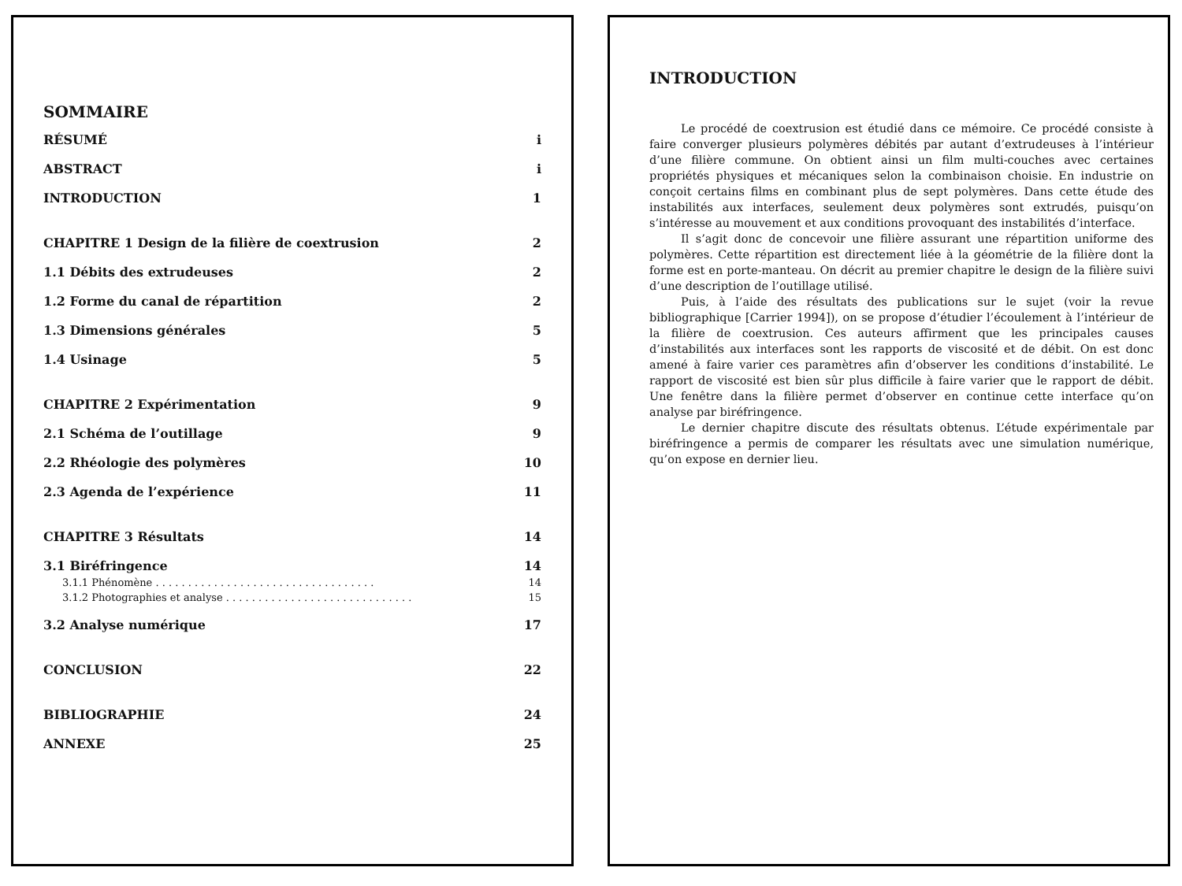SOMMAIRE
RÉSUMÉ i
ABSTRACT i
INTRODUCTION 1
CHAPITRE 1 Design de la filière de coextrusion 2
1.1 Débits des extrudeuses 2
1.2 Forme du canal de répartition 2
1.3 Dimensions générales 5
1.4 Usinage 5
CHAPITRE 2 Expérimentation 9
2.1 Schéma de l’outillage 9
2.2 Rhéologie des polymères 10
2.3 Agenda de l’expérience 11
CHAPITRE 3 Résultats 14
3.1 Biréfringence 14
3.1.1 Phénomène . . . . . . . . . . . . . . . . . . . . . . . . . . . . . . . . . . 14
3.1.2 Photographies et analyse . . . . . . . . . . . . . . . . . . . . . . . . . . . . . 15
3.2 Analyse numérique 17
CONCLUSION 22
BIBLIOGRAPHIE 24
ANNEXE 25
INTRODUCTION
Le procédé de coextrusion est étudié dans ce mémoire. Ce procédé consiste à faire converger plusieurs polymères débités par autant d’extrudeuses à l’intérieur d’une filière commune. On obtient ainsi un film multi-couches avec certaines propriétés physiques et mécaniques selon la combinaison choisie. En industrie on conçoit certains films en combinant plus de sept polymères. Dans cette étude des instabilités aux interfaces, seulement deux polymères sont extrudés, puisqu’on s’intéresse au mouvement et aux conditions provoquant des instabilités d’interface.
Il s’agit donc de concevoir une filière assurant une répartition uniforme des polymères. Cette répartition est directement liée à la géométrie de la filière dont la forme est en porte-manteau. On décrit au premier chapitre le design de la filière suivi d’une description de l’outillage utilisé.
Puis, à l’aide des résultats des publications sur le sujet (voir la revue bibliographique [Carrier 1994]), on se propose d’étudier l’écoulement à l’intérieur de la filière de coextrusion. Ces auteurs affirment que les principales causes d’instabilités aux interfaces sont les rapports de viscosité et de débit. On est donc amené à faire varier ces paramètres afin d’observer les conditions d’instabilité. Le rapport de viscosité est bien sûr plus difficile à faire varier que le rapport de débit. Une fenêtre dans la filière permet d’observer en continue cette interface qu’on analyse par biréfringence.
Le dernier chapitre discute des résultats obtenus. L’étude expérimentale par biréfringence a permis de comparer les résultats avec une simulation numérique, qu’on expose en dernier lieu.